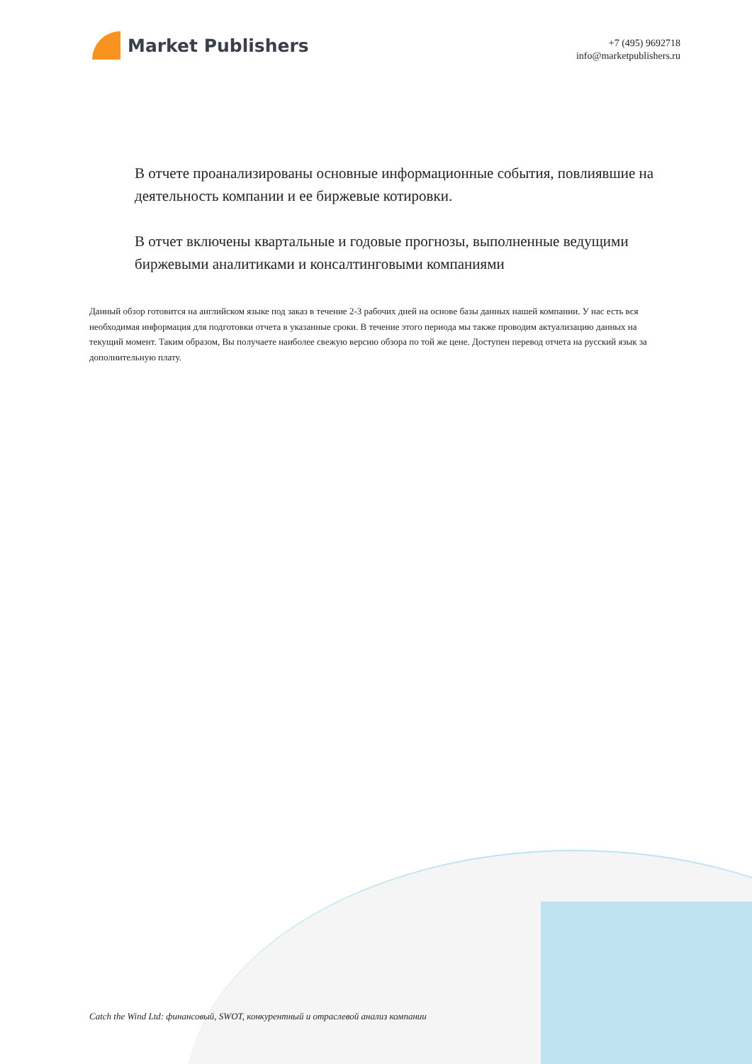Market Publishers
+7 (495) 9692718
info@marketpublishers.ru
В отчете проанализированы основные информационные события, повлиявшие на деятельность компании и ее биржевые котировки.
В отчет включены квартальные и годовые прогнозы, выполненные ведущими биржевыми аналитиками и консалтинговыми компаниями
Данный обзор готовится на английском языке под заказ в течение 2-3 рабочих дней на основе базы данных нашей компании. У нас есть вся необходимая информация для подготовки отчета в указанные сроки. В течение этого периода мы также проводим актуализацию данных на текущий момент. Таким образом, Вы получаете наиболее свежую версию обзора по той же цене. Доступен перевод отчета на русский язык за дополнительную плату.
Catch the Wind Ltd: финансовый, SWOT, конкурентный и отраслевой анализ компании